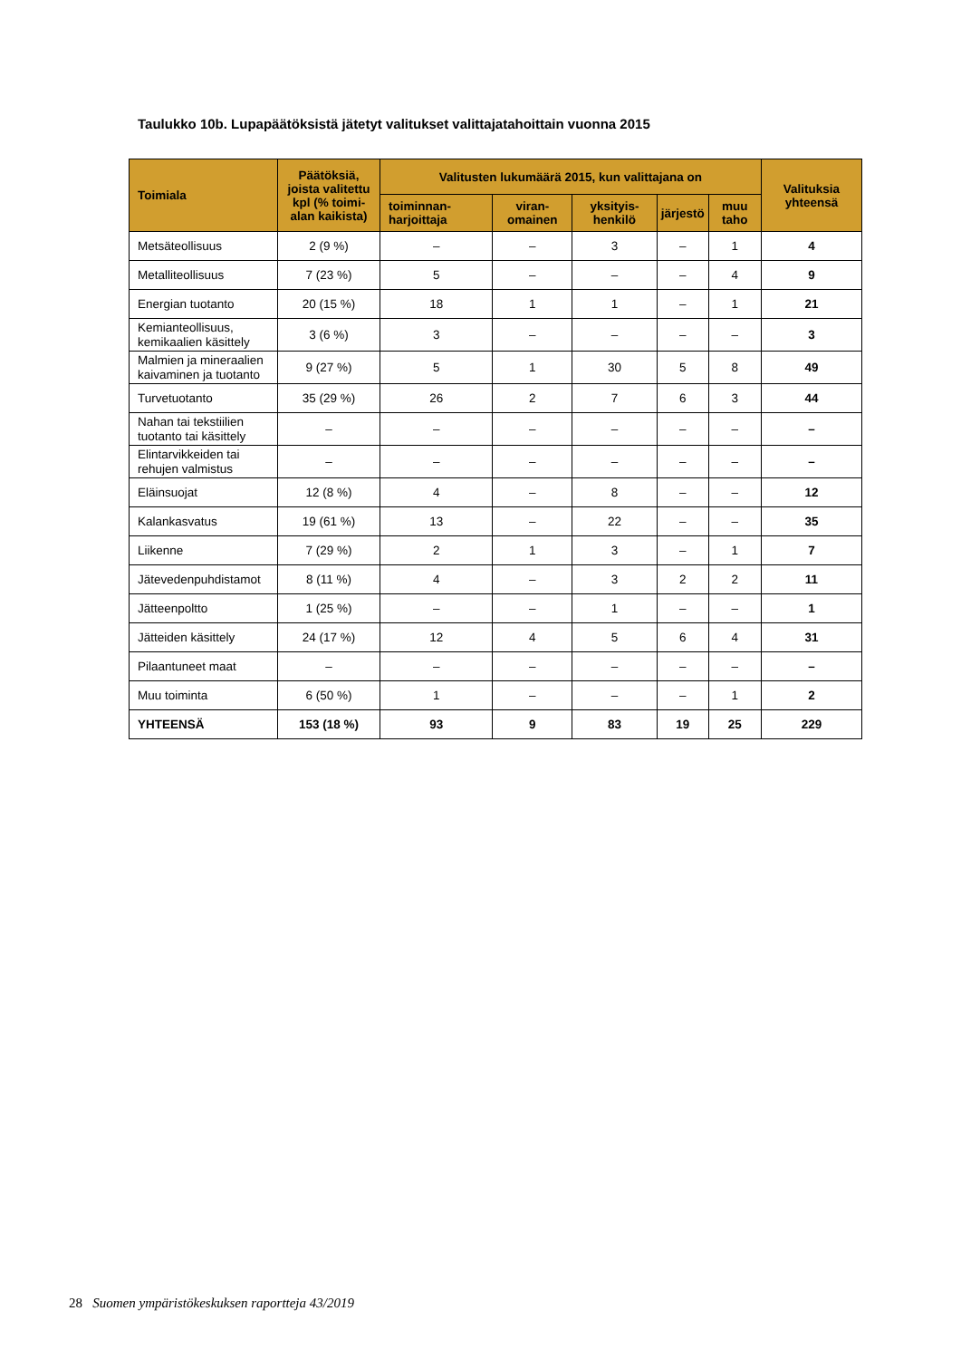Taulukko 10b. Lupapäätöksistä jätetyt valitukset valittajatahoittain vuonna 2015
| Toimiala | Päätöksiä, joista valitettu kpl (% toimi-alan kaikista) | Valitusten lukumäärä 2015, kun valittajana on | | | | | Valituksia yhteensä |
| --- | --- | --- | --- | --- | --- | --- | --- |
| | | toiminnan-harjoittaja | viran-omainen | yksityis-henkilö | järjestö | muu taho | |
| Metsäteollisuus | 2 (9 %) | – | – | 3 | – | 1 | 4 |
| Metalliteollisuus | 7 (23 %) | 5 | – | – | – | 4 | 9 |
| Energian tuotanto | 20 (15 %) | 18 | 1 | 1 | – | 1 | 21 |
| Kemianteollisuus, kemikaalien käsittely | 3 (6 %) | 3 | – | – | – | – | 3 |
| Malmien ja mineraalien kaivaminen ja tuotanto | 9 (27 %) | 5 | 1 | 30 | 5 | 8 | 49 |
| Turvetuotanto | 35 (29 %) | 26 | 2 | 7 | 6 | 3 | 44 |
| Nahan tai tekstiilien tuotanto tai käsittely | – | – | – | – | – | – | – |
| Elintarvikkeiden tai rehujen valmistus | – | – | – | – | – | – | – |
| Eläinsuojat | 12 (8 %) | 4 | – | 8 | – | – | 12 |
| Kalankasvatus | 19 (61 %) | 13 | – | 22 | – | – | 35 |
| Liikenne | 7 (29 %) | 2 | 1 | 3 | – | 1 | 7 |
| Jätevedenpuhdistamot | 8 (11 %) | 4 | – | 3 | 2 | 2 | 11 |
| Jätteenpoltto | 1 (25 %) | – | – | 1 | – | – | 1 |
| Jätteiden käsittely | 24 (17 %) | 12 | 4 | 5 | 6 | 4 | 31 |
| Pilaantuneet maat | – | – | – | – | – | – | – |
| Muu toiminta | 6 (50 %) | 1 | – | – | – | 1 | 2 |
| YHTEENSÄ | 153 (18 %) | 93 | 9 | 83 | 19 | 25 | 229 |
28 Suomen ympäristökeskuksen raportteja 43/2019